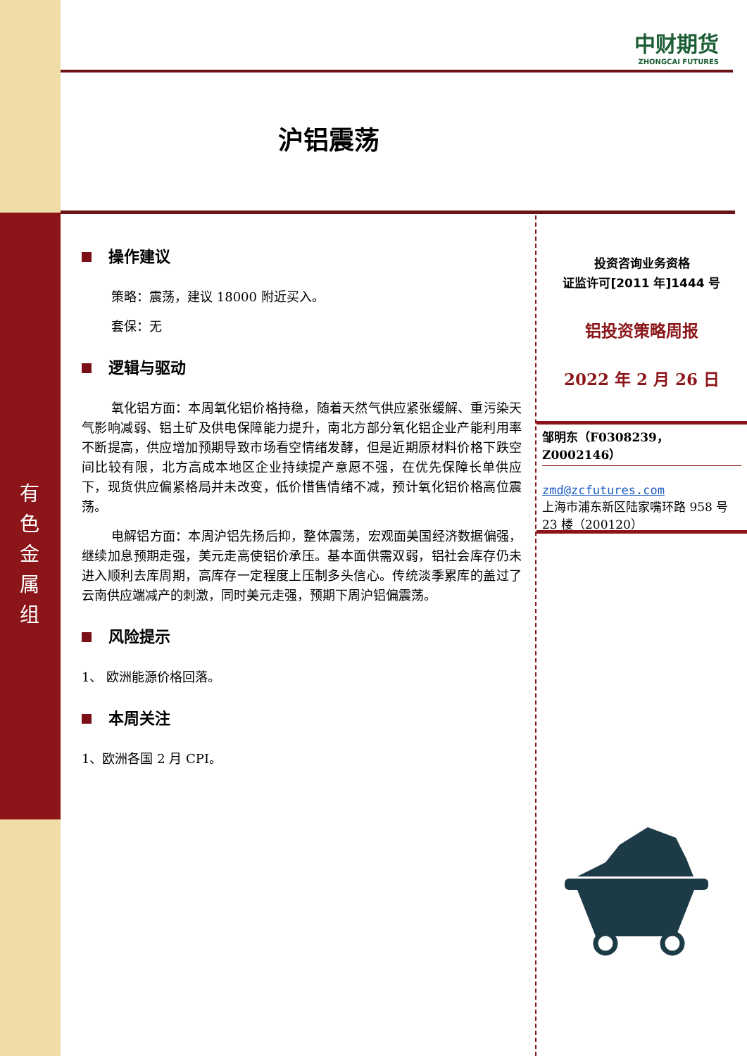有色金属组
中财期货
ZHONGCAI FUTURES
沪铝震荡
操作建议
策略：震荡，建议 18000 附近买入。
套保：无
逻辑与驱动
氧化铝方面：本周氧化铝价格持稳，随着天然气供应紧张缓解、重污染天气影响减弱、铝土矿及供电保障能力提升，南北方部分氧化铝企业产能利用率不断提高，供应增加预期导致市场看空情绪发酵，但是近期原材料价格下跌空间比较有限，北方高成本地区企业持续提产意愿不强，在优先保障长单供应下，现货供应偏紧格局并未改变，低价惜售情绪不减，预计氧化铝价格高位震荡。
电解铝方面：本周沪铝先扬后抑，整体震荡，宏观面美国经济数据偏强，继续加息预期走强，美元走高使铝价承压。基本面供需双弱，铝社会库存仍未进入顺利去库周期，高库存一定程度上压制多头信心。传统淡季累库的盖过了云南供应端减产的刺激，同时美元走强，预期下周沪铝偏震荡。
风险提示
1、 欧洲能源价格回落。
本周关注
1、欧洲各国 2 月 CPI。
投资咨询业务资格
证监许可[2011 年]1444 号
铝投资策略周报
2022 年 2 月 26 日
邹明东（F0308239，Z0002146）
zmd@zcfutures.com
上海市浦东新区陆家嘴环路 958 号 23 楼（200120）